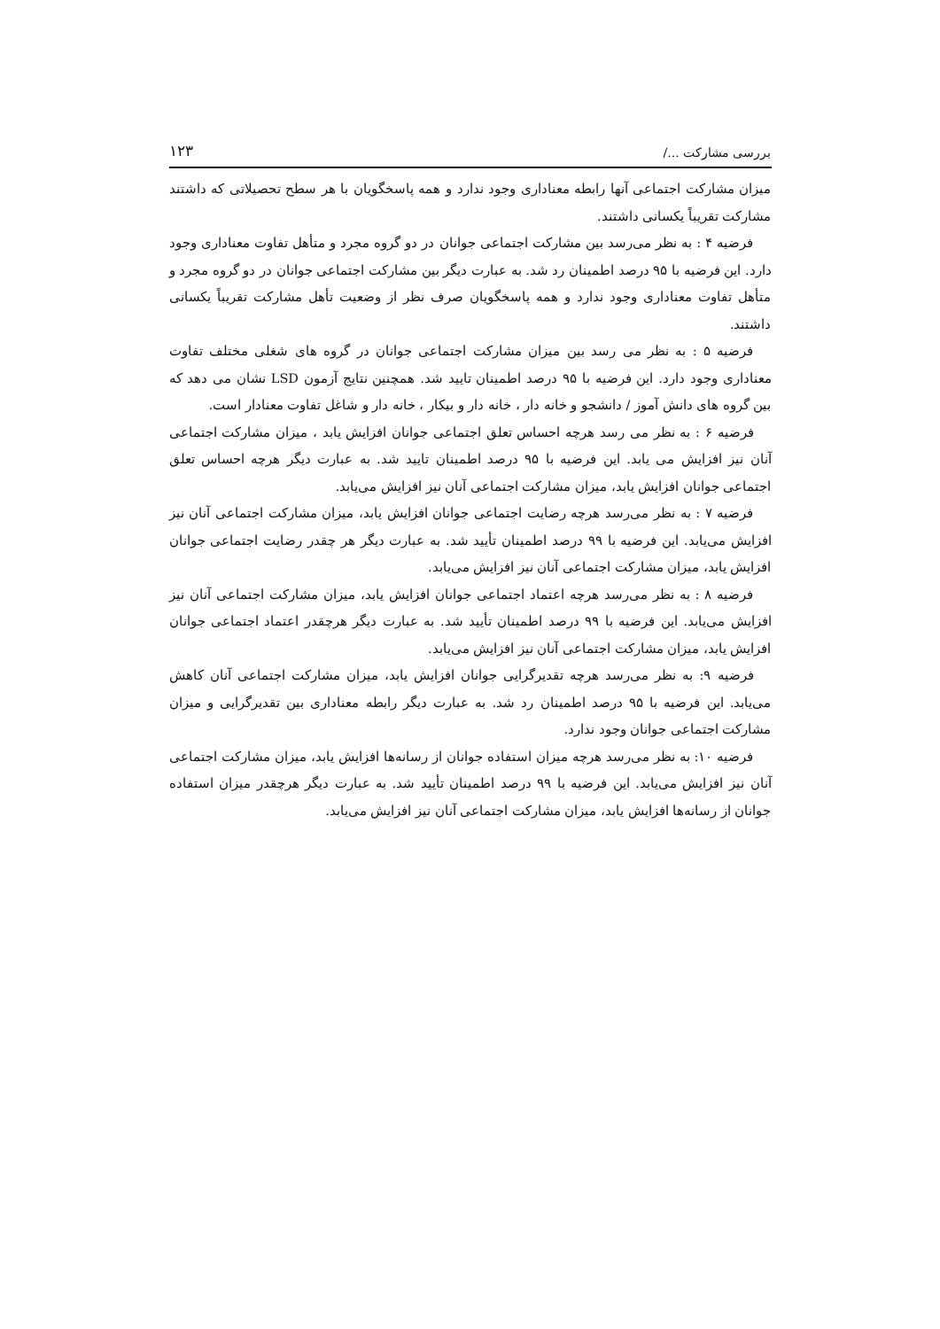بررسی مشارکت .../ ۱۲۳
میزان مشارکت اجتماعی آنها رابطه معناداری وجود ندارد و همه پاسخگویان با هر سطح تحصیلاتی که داشتند مشارکت تقریباً یکسانی داشتند.
فرضیه ۴ : به نظر می‌رسد بین مشارکت اجتماعی جوانان در دو گروه مجرد و متأهل تفاوت معناداری وجود دارد. این فرضیه با ۹۵ درصد اطمینان رد شد. به عبارت دیگر بین مشارکت اجتماعی جوانان در دو گروه مجرد و متأهل تفاوت معناداری وجود ندارد و همه پاسخگویان صرف نظر از وضعیت تأهل مشارکت تقریباً یکسانی داشتند.
فرضیه ۵ : به نظر می رسد بین میزان مشارکت اجتماعی جوانان در گروه های شغلی مختلف تفاوت معناداری وجود دارد. این فرضیه با ۹۵ درصد اطمینان تایید شد. همچنین نتایج آزمون LSD نشان می دهد که بین گروه های دانش آموز / دانشجو و خانه دار ، خانه دار و بیکار ، خانه دار و شاغل تفاوت معنادار است.
فرضیه ۶ : به نظر می رسد هرچه احساس تعلق اجتماعی جوانان افزایش یابد ، میزان مشارکت اجتماعی آنان نیز افزایش می یابد. این فرضیه با ۹۵ درصد اطمینان تایید شد. به عبارت دیگر هرچه احساس تعلق اجتماعی جوانان افزایش یابد، میزان مشارکت اجتماعی آنان نیز افزایش می‌یابد.
فرضیه ۷ : به نظر می‌رسد هرچه رضایت اجتماعی جوانان افزایش یابد، میزان مشارکت اجتماعی آنان نیز افزایش می‌یابد. این فرضیه با ۹۹ درصد اطمینان تأیید شد. به عبارت دیگر هر چقدر رضایت اجتماعی جوانان افزایش یابد، میزان مشارکت اجتماعی آنان نیز افزایش می‌یابد.
فرضیه ۸ : به نظر می‌رسد هرچه اعتماد اجتماعی جوانان افزایش یابد، میزان مشارکت اجتماعی آنان نیز افزایش می‌یابد. این فرضیه با ۹۹ درصد اطمینان تأیید شد. به عبارت دیگر هرچقدر اعتماد اجتماعی جوانان افزایش یابد، میزان مشارکت اجتماعی آنان نیز افزایش می‌یابد.
فرضیه ۹: به نظر می‌رسد هرچه تقدیرگرایی جوانان افزایش یابد، میزان مشارکت اجتماعی آنان کاهش می‌یابد. این فرضیه با ۹۵ درصد اطمینان رد شد. به عبارت دیگر رابطه معناداری بین تقدیرگرایی و میزان مشارکت اجتماعی جوانان وجود ندارد.
فرضیه ۱۰: به نظر می‌رسد هرچه میزان استفاده جوانان از رسانه‌ها افزایش یابد، میزان مشارکت اجتماعی آنان نیز افزایش می‌یابد. این فرضیه با ۹۹ درصد اطمینان تأیید شد. به عبارت دیگر هرچقدر میزان استفاده جوانان از رسانه‌ها افزایش یابد، میزان مشارکت اجتماعی آنان نیز افزایش می‌یابد.